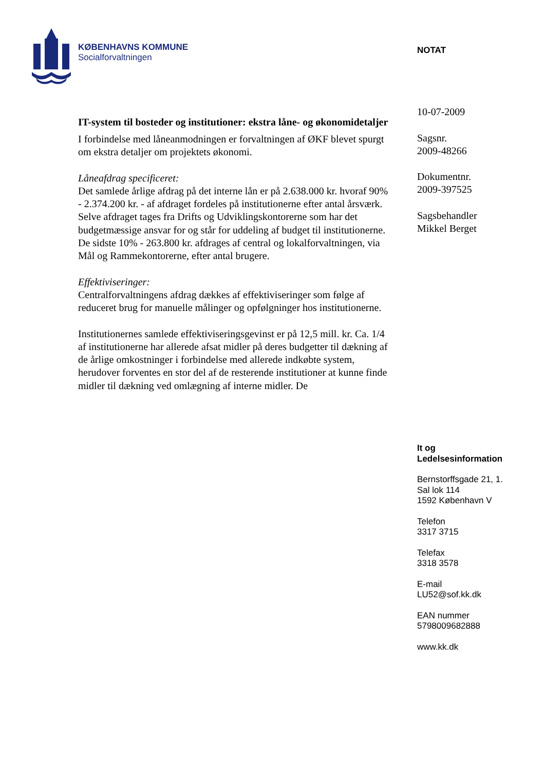KØBENHAVNS KOMMUNE
Socialforvaltningen
IT-system til bosteder og institutioner: ekstra låne- og økonomidetaljer
I forbindelse med låneanmodningen er forvaltningen af ØKF blevet spurgt om ekstra detaljer om projektets økonomi.
Låneafdrag specificeret:
Det samlede årlige afdrag på det interne lån er på 2.638.000 kr. hvoraf 90% - 2.374.200 kr. - af afdraget fordeles på institutionerne efter antal årsværk. Selve afdraget tages fra Drifts og Udviklingskontorerne som har det budgetmæssige ansvar for og står for uddeling af budget til institutionerne.
De sidste 10% - 263.800 kr. afdrages af central og lokalforvaltningen, via Mål og Rammekontorerne, efter antal brugere.
Effektiviseringer:
Centralforvaltningens afdrag dækkes af effektiviseringer som følge af reduceret brug for manuelle målinger og opfølgninger hos institutionerne.
Institutionernes samlede effektiviseringsgevinst er på 12,5 mill. kr. Ca. 1/4 af institutionerne har allerede afsat midler på deres budgetter til dækning af de årlige omkostninger i forbindelse med allerede indkøbte system, herudover forventes en stor del af de resterende institutioner at kunne finde midler til dækning ved omlægning af interne midler. De
NOTAT
10-07-2009
Sagsnr.
2009-48266
Dokumentnr.
2009-397525
Sagsbehandler
Mikkel Berget
It og
Ledelsesinformation
Bernstorffsgade 21, 1.
Sal lok 114
1592 København V
Telefon
3317 3715
Telefax
3318 3578
E-mail
LU52@sof.kk.dk
EAN nummer
5798009682888
www.kk.dk